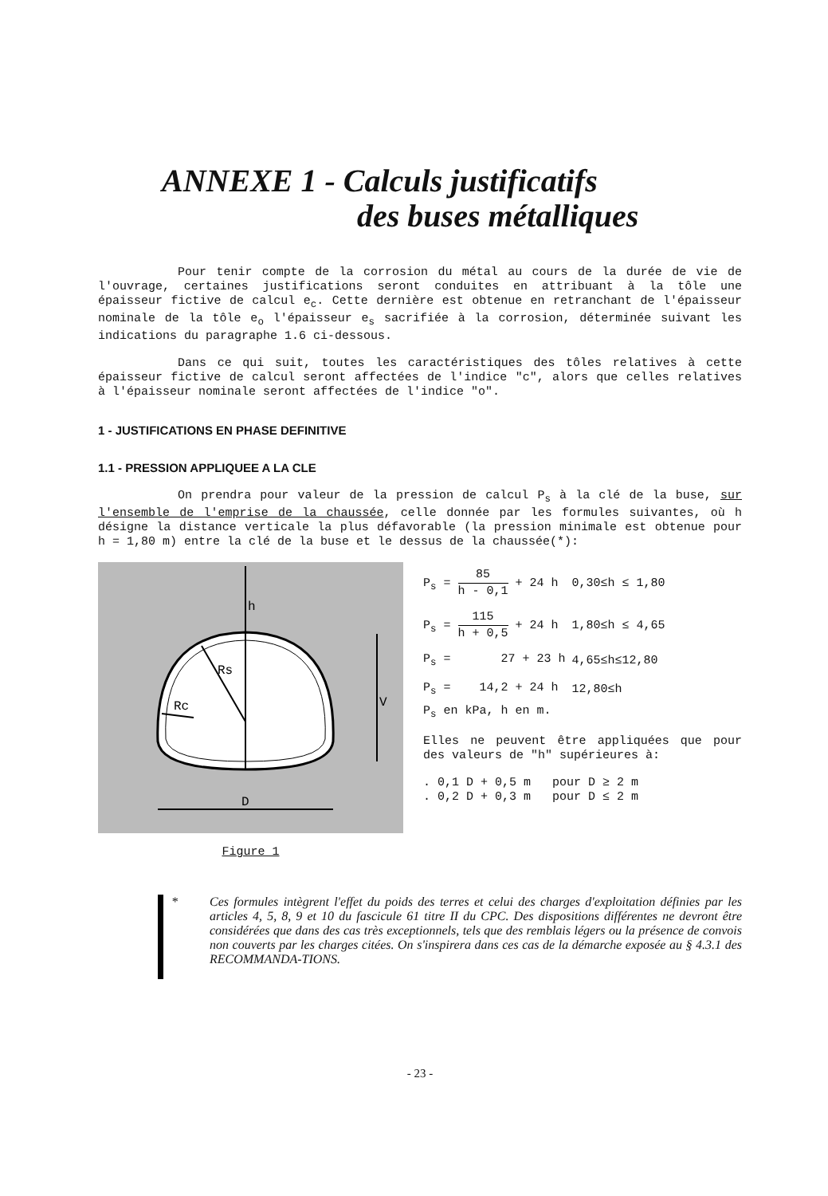ANNEXE 1 - Calculs justificatifs
des buses métalliques
Pour tenir compte de la corrosion du métal au cours de la durée de vie de l'ouvrage, certaines justifications seront conduites en attribuant à la tôle une épaisseur fictive de calcul e<sub>c</sub>. Cette dernière est obtenue en retranchant de l'épaisseur nominale de la tôle e<sub>o</sub> l'épaisseur e<sub>s</sub> sacrifiée à la corrosion, déterminée suivant les indications du paragraphe 1.6 ci-dessous.
Dans ce qui suit, toutes les caractéristiques des tôles relatives à cette épaisseur fictive de calcul seront affectées de l'indice "c", alors que celles relatives à l'épaisseur nominale seront affectées de l'indice "o".
1 - JUSTIFICATIONS EN PHASE DEFINITIVE
1.1 - PRESSION APPLIQUEE A LA CLE
On prendra pour valeur de la pression de calcul P<sub>s</sub> à la clé de la buse, sur l'ensemble de l'emprise de la chaussée, celle donnée par les formules suivantes, où h désigne la distance verticale la plus défavorable (la pression minimale est obtenue pour h = 1,80 m) entre la clé de la buse et le dessus de la chaussée(*):
h
Rs
Rc
V
D
Figure 1
| P<sub>s</sub> = 85 h - 0,1 + 24 h | 0,30≤h ≤ 1,80 |
| P<sub>s</sub> = 115 h + 0,5 + 24 h | 1,80≤h ≤ 4,65 |
| P<sub>s</sub> = 27 + 23 h | 4,65≤h≤12,80 |
| P<sub>s</sub> = 14,2 + 24 h | 12,80≤h |
P<sub>s</sub> en kPa, h en m.
Elles ne peuvent être appliquées que pour des valeurs de "h" supérieures à:
. 0,1 D + 0,5 m pour D ≥ 2 m
. 0,2 D + 0,3 m pour D ≤ 2 m
*
Ces formules intègrent l'effet du poids des terres et celui des charges d'exploitation définies par les articles 4, 5, 8, 9 et 10 du fascicule 61 titre II du CPC. Des dispositions différentes ne devront être considérées que dans des cas très exceptionnels, tels que des remblais légers ou la présence de convois non couverts par les charges citées. On s'inspirera dans ces cas de la démarche exposée au § 4.3.1 des RECOMMANDA-TIONS.
- 23 -